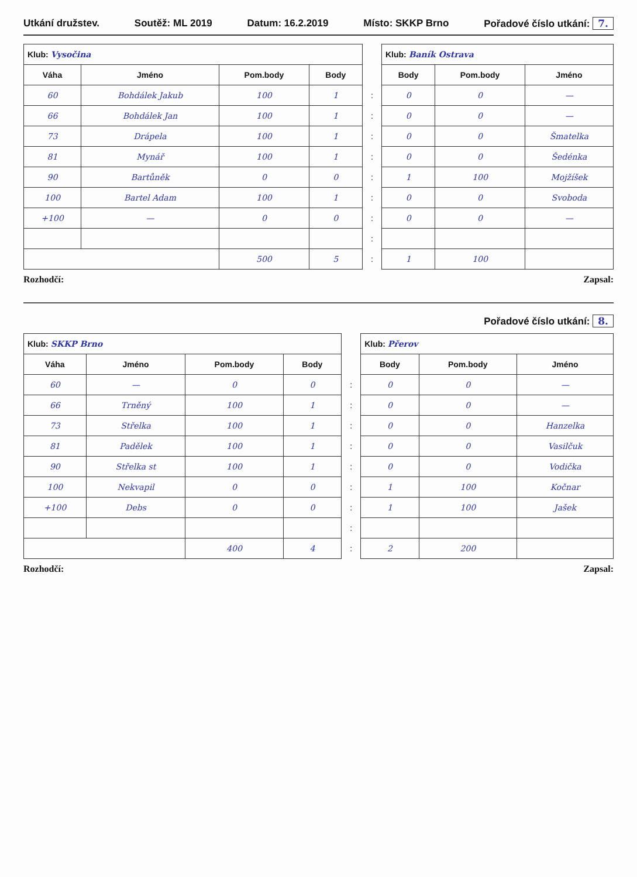Utkání družstev. Soutěž: ML 2019 Datum: 16.2.2019 Místo: SKKP Brno Pořadové číslo utkání: 7.
| Klub: Vysočina | | | | | Klub: Baník Ostrava | | |
| Váha | Jméno | Pom.body | Body | | Body | Pom.body | Jméno |
| 60 | Bohdálek Jakub | 100 | 1 | : | 0 | 0 | — |
| 66 | Bohdálek Jan | 100 | 1 | : | 0 | 0 | — |
| 73 | Drápela | 100 | 1 | : | 0 | 0 | Šmatelka |
| 81 | Mynář | 100 | 1 | : | 0 | 0 | Šedénka |
| 90 | Bartůněk | 0 | 0 | : | 1 | 100 | Mojžíšek |
| 100 | Bartel Adam | 100 | 1 | : | 0 | 0 | Svoboda |
| +100 | — | 0 | 0 | : | 0 | 0 | — |
| | | | | : | | | |
| | | 500 | 5 | : | 1 | 100 | |
Rozhodčí: Zapsal:
Pořadové číslo utkání: 8.
| Klub: SKKP Brno | | | | | Klub: Přerov | | |
| Váha | Jméno | Pom.body | Body | | Body | Pom.body | Jméno |
| 60 | — | 0 | 0 | : | 0 | 0 | — |
| 66 | Trněný | 100 | 1 | : | 0 | 0 | — |
| 73 | Střelka | 100 | 1 | : | 0 | 0 | Hanzelka |
| 81 | Padělek | 100 | 1 | : | 0 | 0 | Vasilčuk |
| 90 | Střelka st | 100 | 1 | : | 0 | 0 | Vodička |
| 100 | Nekvapil | 0 | 0 | : | 1 | 100 | Kočnar |
| +100 | Debs | 0 | 0 | : | 1 | 100 | Jašek |
| | | | | : | | | |
| | | 400 | 4 | : | 2 | 200 | |
Rozhodčí: Zapsal: